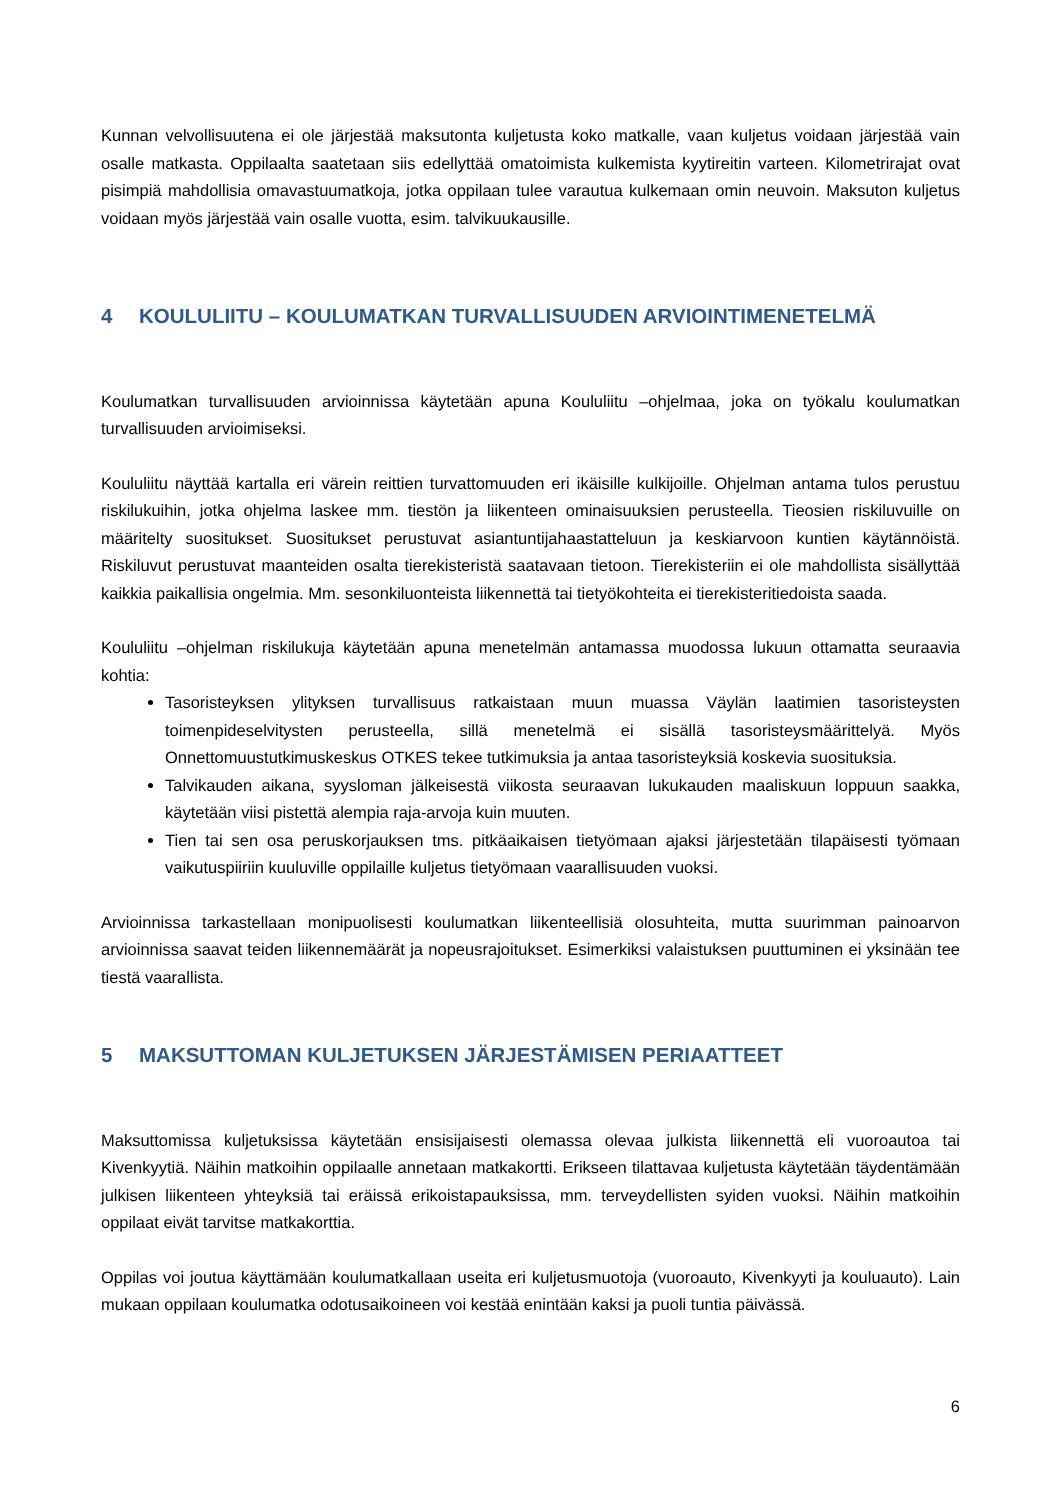Kunnan velvollisuutena ei ole järjestää maksutonta kuljetusta koko matkalle, vaan kuljetus voidaan järjestää vain osalle matkasta. Oppilaalta saatetaan siis edellyttää omatoimista kulkemista kyytireitin varteen. Kilometrirajat ovat pisimpiä mahdollisia omavastuumatkoja, jotka oppilaan tulee varautua kulkemaan omin neuvoin. Maksuton kuljetus voidaan myös järjestää vain osalle vuotta, esim. talvikuukausille.
4 KOULULIITU – KOULUMATKAN TURVALLISUUDEN ARVIOINTIMENETELMÄ
Koulumatkan turvallisuuden arvioinnissa käytetään apuna Koululiitu –ohjelmaa, joka on työkalu koulumatkan turvallisuuden arvioimiseksi.
Koululiitu näyttää kartalla eri värein reittien turvattomuuden eri ikäisille kulkijoille. Ohjelman antama tulos perustuu riskilukuihin, jotka ohjelma laskee mm. tiestön ja liikenteen ominaisuuksien perusteella. Tieosien riskiluvuille on määritelty suositukset. Suositukset perustuvat asiantuntijahaastatteluun ja keskiarvoon kuntien käytännöistä. Riskiluvut perustuvat maanteiden osalta tierekisteristä saatavaan tietoon. Tierekisteriin ei ole mahdollista sisällyttää kaikkia paikallisia ongelmia. Mm. sesonkiluonteista liikennettä tai tietyökohteita ei tierekisteritiedoista saada.
Koululiitu –ohjelman riskilukuja käytetään apuna menetelmän antamassa muodossa lukuun ottamatta seuraavia kohtia:
Tasoristeyksen ylityksen turvallisuus ratkaistaan muun muassa Väylän laatimien tasoristeysten toimenpideselvitysten perusteella, sillä menetelmä ei sisällä tasoristeysmäärittelyä. Myös Onnettomuustutkimuskeskus OTKES tekee tutkimuksia ja antaa tasoristeyksiä koskevia suosituksia.
Talvikauden aikana, syysloman jälkeisestä viikosta seuraavan lukukauden maaliskuun loppuun saakka, käytetään viisi pistettä alempia raja-arvoja kuin muuten.
Tien tai sen osa peruskorjauksen tms. pitkäaikaisen tietyömaan ajaksi järjestetään tilapäisesti työmaan vaikutuspiiriin kuuluville oppilaille kuljetus tietyömaan vaarallisuuden vuoksi.
Arvioinnissa tarkastellaan monipuolisesti koulumatkan liikenteellisiä olosuhteita, mutta suurimman painoarvon arvioinnissa saavat teiden liikennemäärät ja nopeusrajoitukset. Esimerkiksi valaistuksen puuttuminen ei yksinään tee tiestä vaarallista.
5 MAKSUTTOMAN KULJETUKSEN JÄRJESTÄMISEN PERIAATTEET
Maksuttomissa kuljetuksissa käytetään ensisijaisesti olemassa olevaa julkista liikennettä eli vuoroautoa tai Kivenkyytiä. Näihin matkoihin oppilaalle annetaan matkakortti. Erikseen tilattavaa kuljetusta käytetään täydentämään julkisen liikenteen yhteyksiä tai eräissä erikoistapauksissa, mm. terveydellisten syiden vuoksi. Näihin matkoihin oppilaat eivät tarvitse matkakorttia.
Oppilas voi joutua käyttämään koulumatkallaan useita eri kuljetusmuotoja (vuoroauto, Kivenkyyti ja kouluauto). Lain mukaan oppilaan koulumatka odotusaikoineen voi kestää enintään kaksi ja puoli tuntia päivässä.
6